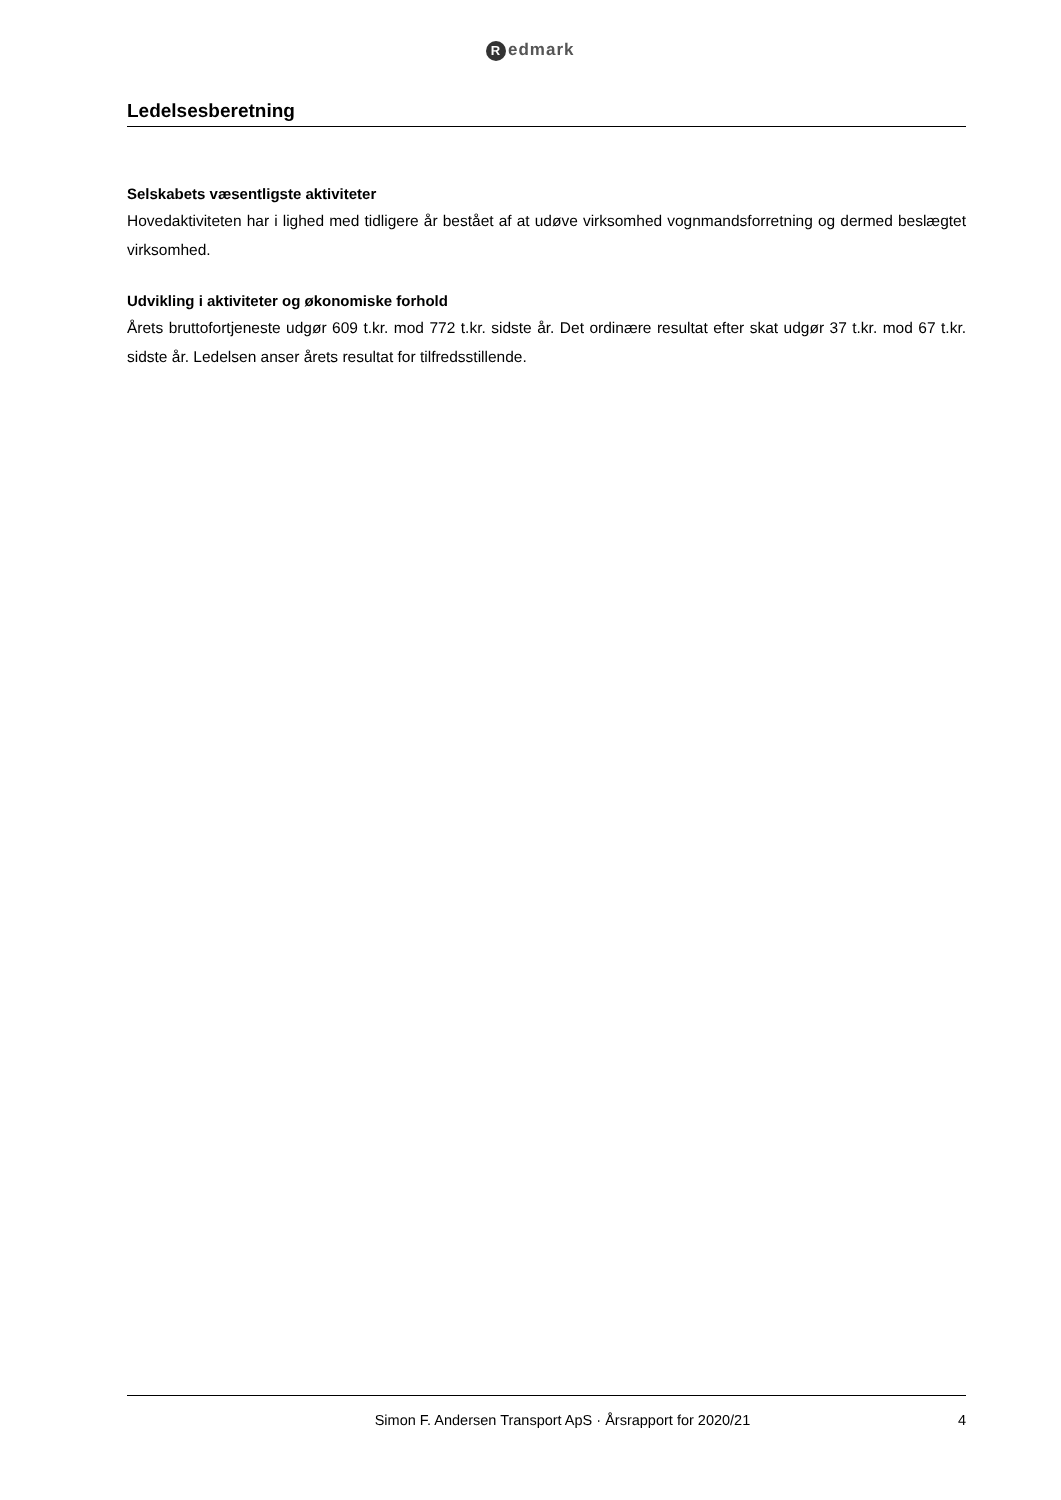Redmark
Ledelsesberetning
Selskabets væsentligste aktiviteter
Hovedaktiviteten har i lighed med tidligere år bestået af at udøve virksomhed vognmandsforretning og dermed beslægtet virksomhed.
Udvikling i aktiviteter og økonomiske forhold
Årets bruttofortjeneste udgør 609 t.kr. mod 772 t.kr. sidste år. Det ordinære resultat efter skat udgør 37 t.kr. mod 67 t.kr. sidste år. Ledelsen anser årets resultat for tilfredsstillende.
Simon F. Andersen Transport ApS · Årsrapport for 2020/21
4